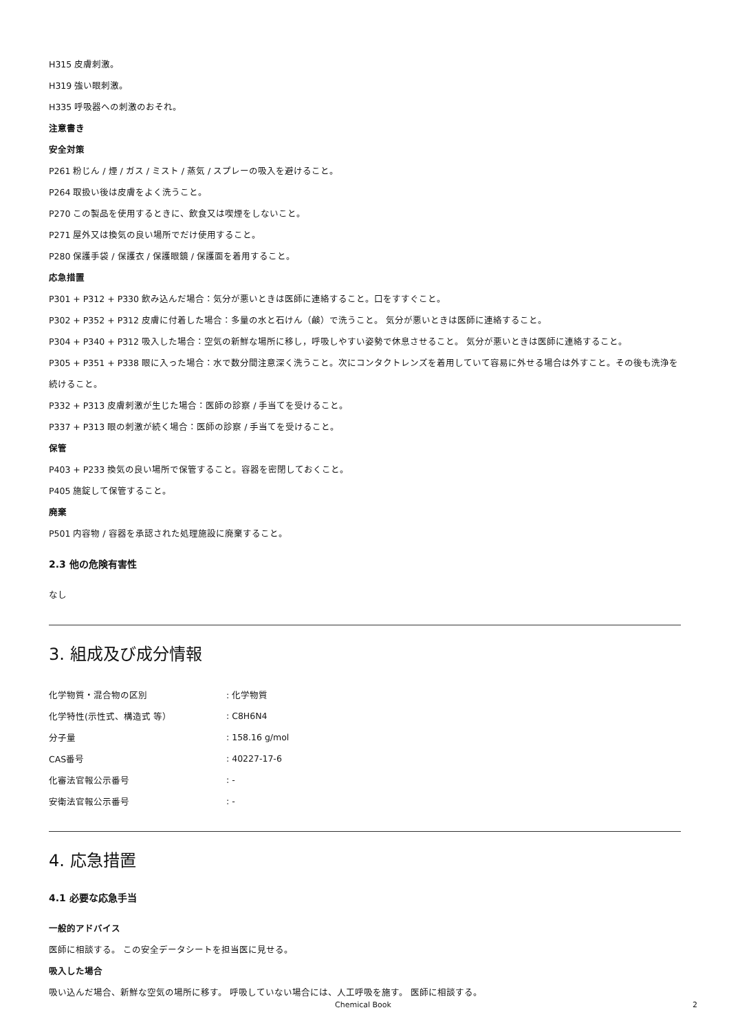H315 皮膚刺激。
H319 強い眼刺激。
H335 呼吸器への刺激のおそれ。
注意書き
安全対策
P261 粉じん / 煙 / ガス / ミスト / 蒸気 / スプレーの吸入を避けること。
P264 取扱い後は皮膚をよく洗うこと。
P270 この製品を使用するときに、飲食又は喫煙をしないこと。
P271 屋外又は換気の良い場所でだけ使用すること。
P280 保護手袋 / 保護衣 / 保護眼鏡 / 保護面を着用すること。
応急措置
P301 + P312 + P330 飲み込んだ場合：気分が悪いときは医師に連絡すること。口をすすぐこと。
P302 + P352 + P312 皮膚に付着した場合：多量の水と石けん（鹸）で洗うこと。 気分が悪いときは医師に連絡すること。
P304 + P340 + P312 吸入した場合：空気の新鮮な場所に移し，呼吸しやすい姿勢で休息させること。 気分が悪いときは医師に連絡すること。
P305 + P351 + P338 眼に入った場合：水で数分間注意深く洗うこと。次にコンタクトレンズを着用していて容易に外せる場合は外すこと。その後も洗浄を続けること。
P332 + P313 皮膚刺激が生じた場合：医師の診察 / 手当てを受けること。
P337 + P313 眼の刺激が続く場合：医師の診察 / 手当てを受けること。
保管
P403 + P233 換気の良い場所で保管すること。容器を密閉しておくこと。
P405 施錠して保管すること。
廃棄
P501 内容物 / 容器を承認された処理施設に廃棄すること。
2.3 他の危険有害性
なし
3. 組成及び成分情報
| 化学物質・混合物の区別 | : 化学物質 |
| 化学特性(示性式、構造式 等） | : C8H6N4 |
| 分子量 | : 158.16 g/mol |
| CAS番号 | : 40227-17-6 |
| 化審法官報公示番号 | : - |
| 安衛法官報公示番号 | : - |
4. 応急措置
4.1 必要な応急手当
一般的アドバイス
医師に相談する。 この安全データシートを担当医に見せる。
吸入した場合
吸い込んだ場合、新鮮な空気の場所に移す。 呼吸していない場合には、人工呼吸を施す。 医師に相談する。
Chemical Book 2